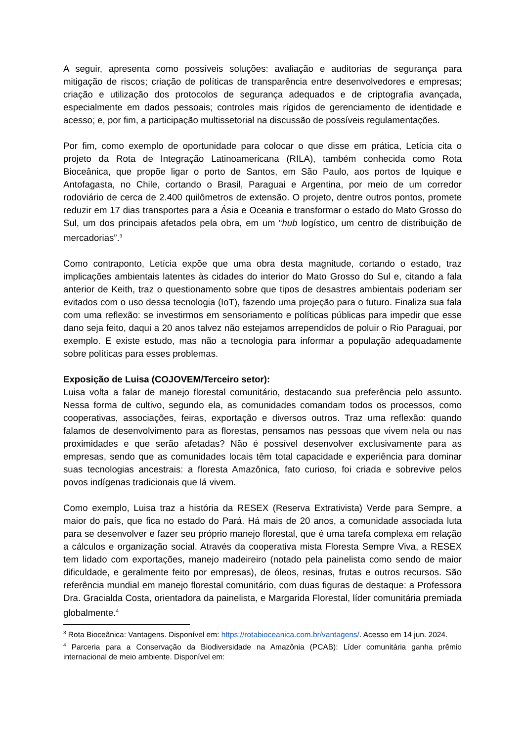A seguir, apresenta como possíveis soluções: avaliação e auditorias de segurança para mitigação de riscos; criação de políticas de transparência entre desenvolvedores e empresas; criação e utilização dos protocolos de segurança adequados e de criptografia avançada, especialmente em dados pessoais; controles mais rígidos de gerenciamento de identidade e acesso; e, por fim, a participação multissetorial na discussão de possíveis regulamentações.
Por fim, como exemplo de oportunidade para colocar o que disse em prática, Letícia cita o projeto da Rota de Integração Latinoamericana (RILA), também conhecida como Rota Bioceânica, que propõe ligar o porto de Santos, em São Paulo, aos portos de Iquique e Antofagasta, no Chile, cortando o Brasil, Paraguai e Argentina, por meio de um corredor rodoviário de cerca de 2.400 quilômetros de extensão. O projeto, dentre outros pontos, promete reduzir em 17 dias transportes para a Ásia e Oceania e transformar o estado do Mato Grosso do Sul, um dos principais afetados pela obra, em um “hub logístico, um centro de distribuição de mercadorias”.<sup>3</sup>
Como contraponto, Letícia expõe que uma obra desta magnitude, cortando o estado, traz implicações ambientais latentes às cidades do interior do Mato Grosso do Sul e, citando a fala anterior de Keith, traz o questionamento sobre que tipos de desastres ambientais poderiam ser evitados com o uso dessa tecnologia (IoT), fazendo uma projeção para o futuro. Finaliza sua fala com uma reflexão: se investirmos em sensoriamento e políticas públicas para impedir que esse dano seja feito, daqui a 20 anos talvez não estejamos arrependidos de poluir o Rio Paraguai, por exemplo. E existe estudo, mas não a tecnologia para informar a população adequadamente sobre políticas para esses problemas.
Exposição de Luisa (COJOVEM/Terceiro setor):
Luisa volta a falar de manejo florestal comunitário, destacando sua preferência pelo assunto. Nessa forma de cultivo, segundo ela, as comunidades comandam todos os processos, como cooperativas, associações, feiras, exportação e diversos outros. Traz uma reflexão: quando falamos de desenvolvimento para as florestas, pensamos nas pessoas que vivem nela ou nas proximidades e que serão afetadas? Não é possível desenvolver exclusivamente para as empresas, sendo que as comunidades locais têm total capacidade e experiência para dominar suas tecnologias ancestrais: a floresta Amazônica, fato curioso, foi criada e sobrevive pelos povos indígenas tradicionais que lá vivem.
Como exemplo, Luisa traz a história da RESEX (Reserva Extrativista) Verde para Sempre, a maior do país, que fica no estado do Pará. Há mais de 20 anos, a comunidade associada luta para se desenvolver e fazer seu próprio manejo florestal, que é uma tarefa complexa em relação a cálculos e organização social. Através da cooperativa mista Floresta Sempre Viva, a RESEX tem lidado com exportações, manejo madeireiro (notado pela painelista como sendo de maior dificuldade, e geralmente feito por empresas), de óleos, resinas, frutas e outros recursos. São referência mundial em manejo florestal comunitário, com duas figuras de destaque: a Professora Dra. Gracialda Costa, orientadora da painelista, e Margarida Florestal, líder comunitária premiada globalmente.<sup>4</sup>
<sup>3</sup> Rota Bioceânica: Vantagens. Disponível em: https://rotabioceanica.com.br/vantagens/. Acesso em 14 jun. 2024.
<sup>4</sup> Parceria para a Conservação da Biodiversidade na Amazônia (PCAB): Líder comunitária ganha prêmio internacional de meio ambiente. Disponível em: